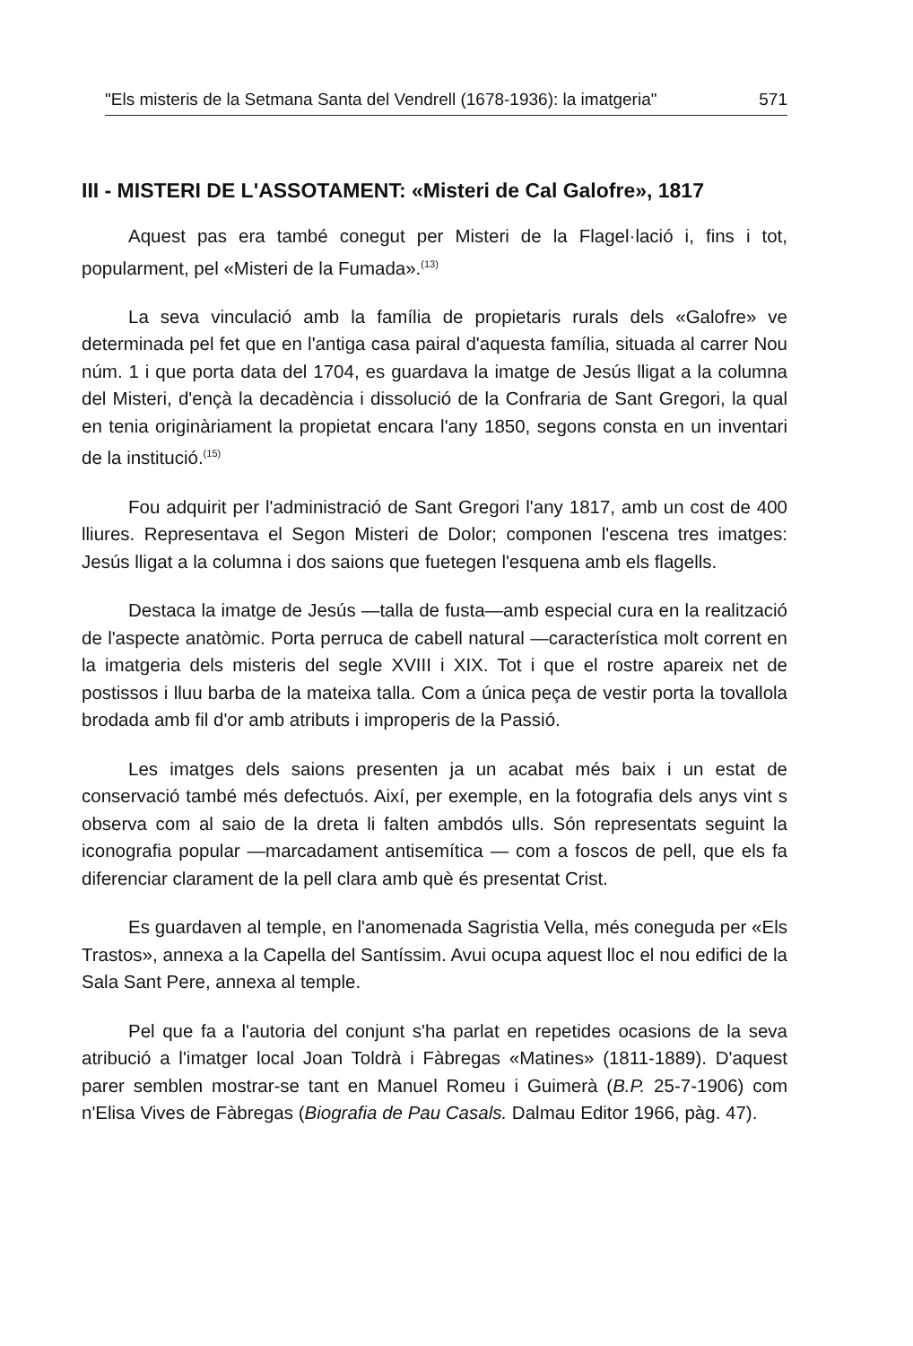"Els misteris de la Setmana Santa del Vendrell (1678-1936): la imatgeria" 571
III - MISTERI DE L'ASSOTAMENT: «Misteri de Cal Galofre», 1817
Aquest pas era també conegut per Misteri de la Flagel·lació i, fins i tot, popularment, pel «Misteri de la Fumada».<sup>(13)</sup>
La seva vinculació amb la família de propietaris rurals dels «Galofre» ve determinada pel fet que en l'antiga casa pairal d'aquesta família, situada al carrer Nou núm. 1 i que porta data del 1704, es guardava la imatge de Jesús lligat a la columna del Misteri, d'ençà la decadència i dissolució de la Confraria de Sant Gregori, la qual en tenia originàriament la propietat encara l'any 1850, segons consta en un inventari de la institució.<sup>(15)</sup>
Fou adquirit per l'administració de Sant Gregori l'any 1817, amb un cost de 400 lliures. Representava el Segon Misteri de Dolor; componen l'escena tres imatges: Jesús lligat a la columna i dos saions que fuetegen l'esquena amb els flagells.
Destaca la imatge de Jesús —talla de fusta—amb especial cura en la realització de l'aspecte anatòmic. Porta perruca de cabell natural —característica molt corrent en la imatgeria dels misteris del segle XVIII i XIX. Tot i que el rostre apareix net de postissos i lluu barba de la mateixa talla. Com a única peça de vestir porta la tovallola brodada amb fil d'or amb atributs i improperis de la Passió.
Les imatges dels saions presenten ja un acabat més baix i un estat de conservació també més defectuós. Així, per exemple, en la fotografia dels anys vint s observa com al saio de la dreta li falten ambdós ulls. Són representats seguint la iconografia popular —marcadament antisemítica — com a foscos de pell, que els fa diferenciar clarament de la pell clara amb què és presentat Crist.
Es guardaven al temple, en l'anomenada Sagristia Vella, més coneguda per «Els Trastos», annexa a la Capella del Santíssim. Avui ocupa aquest lloc el nou edifici de la Sala Sant Pere, annexa al temple.
Pel que fa a l'autoria del conjunt s'ha parlat en repetides ocasions de la seva atribució a l'imatger local Joan Toldrà i Fàbregas «Matines» (1811-1889). D'aquest parer semblen mostrar-se tant en Manuel Romeu i Guimerà (B.P. 25-7-1906) com n'Elisa Vives de Fàbregas (Biografia de Pau Casals. Dalmau Editor 1966, pàg. 47).